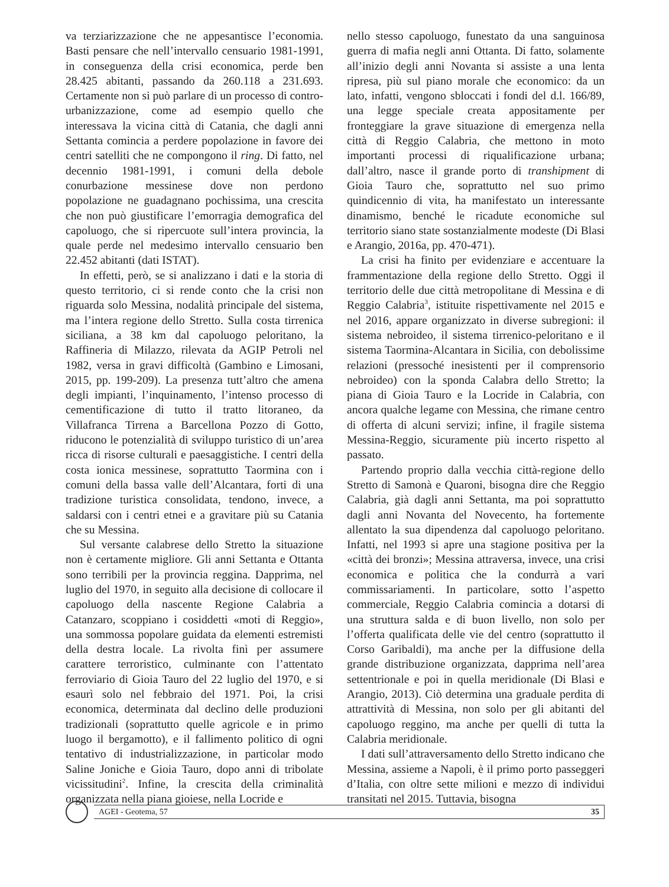va terziarizzazione che ne appesantisce l’economia. Basti pensare che nell’intervallo censuario 1981-1991, in conseguenza della crisi economica, perde ben 28.425 abitanti, passando da 260.118 a 231.693. Certamente non si può parlare di un processo di contro-urbanizzazione, come ad esempio quello che interessava la vicina città di Catania, che dagli anni Settanta comincia a perdere popolazione in favore dei centri satelliti che ne compongono il ring. Di fatto, nel decennio 1981-1991, i comuni della debole conurbazione messinese dove non perdono popolazione ne guadagnano pochissima, una crescita che non può giustificare l’emorragia demografica del capoluogo, che si ripercuote sull’intera provincia, la quale perde nel medesimo intervallo censuario ben 22.452 abitanti (dati ISTAT).
In effetti, però, se si analizzano i dati e la storia di questo territorio, ci si rende conto che la crisi non riguarda solo Messina, nodalità principale del sistema, ma l’intera regione dello Stretto. Sulla costa tirrenica siciliana, a 38 km dal capoluogo peloritano, la Raffineria di Milazzo, rilevata da AGIP Petroli nel 1982, versa in gravi difficoltà (Gambino e Limosani, 2015, pp. 199-209). La presenza tutt’altro che amena degli impianti, l’inquinamento, l’intenso processo di cementificazione di tutto il tratto litoraneo, da Villafranca Tirrena a Barcellona Pozzo di Gotto, riducono le potenzialità di sviluppo turistico di un’area ricca di risorse culturali e paesaggistiche. I centri della costa ionica messinese, soprattutto Taormina con i comuni della bassa valle dell’Alcantara, forti di una tradizione turistica consolidata, tendono, invece, a saldarsi con i centri etnei e a gravitare più su Catania che su Messina.
Sul versante calabrese dello Stretto la situazione non è certamente migliore. Gli anni Settanta e Ottanta sono terribili per la provincia reggina. Dapprima, nel luglio del 1970, in seguito alla decisione di collocare il capoluogo della nascente Regione Calabria a Catanzaro, scoppiano i cosiddetti «moti di Reggio», una sommossa popolare guidata da elementi estremisti della destra locale. La rivolta finì per assumere carattere terroristico, culminante con l’attentato ferroviario di Gioia Tauro del 22 luglio del 1970, e si esaurì solo nel febbraio del 1971. Poi, la crisi economica, determinata dal declino delle produzioni tradizionali (soprattutto quelle agricole e in primo luogo il bergamotto), e il fallimento politico di ogni tentativo di industrializzazione, in particolar modo Saline Joniche e Gioia Tauro, dopo anni di tribolate vicissitudini<sup>2</sup>. Infine, la crescita della criminalità organizzata nella piana gioiese, nella Locride e
nello stesso capoluogo, funestato da una sanguinosa guerra di mafia negli anni Ottanta. Di fatto, solamente all’inizio degli anni Novanta si assiste a una lenta ripresa, più sul piano morale che economico: da un lato, infatti, vengono sbloccati i fondi del d.l. 166/89, una legge speciale creata appositamente per fronteggiare la grave situazione di emergenza nella città di Reggio Calabria, che mettono in moto importanti processi di riqualificazione urbana; dall’altro, nasce il grande porto di transhipment di Gioia Tauro che, soprattutto nel suo primo quindicennio di vita, ha manifestato un interessante dinamismo, benché le ricadute economiche sul territorio siano state sostanzialmente modeste (Di Blasi e Arangio, 2016a, pp. 470-471).
La crisi ha finito per evidenziare e accentuare la frammentazione della regione dello Stretto. Oggi il territorio delle due città metropolitane di Messina e di Reggio Calabria<sup>3</sup>, istituite rispettivamente nel 2015 e nel 2016, appare organizzato in diverse subregioni: il sistema nebroideo, il sistema tirrenico-peloritano e il sistema Taormina-Alcantara in Sicilia, con debolissime relazioni (pressoché inesistenti per il comprensorio nebroideo) con la sponda Calabra dello Stretto; la piana di Gioia Tauro e la Locride in Calabria, con ancora qualche legame con Messina, che rimane centro di offerta di alcuni servizi; infine, il fragile sistema Messina-Reggio, sicuramente più incerto rispetto al passato.
Partendo proprio dalla vecchia città-regione dello Stretto di Samonà e Quaroni, bisogna dire che Reggio Calabria, già dagli anni Settanta, ma poi soprattutto dagli anni Novanta del Novecento, ha fortemente allentato la sua dipendenza dal capoluogo peloritano. Infatti, nel 1993 si apre una stagione positiva per la «città dei bronzi»; Messina attraversa, invece, una crisi economica e politica che la condurrà a vari commissariamenti. In particolare, sotto l’aspetto commerciale, Reggio Calabria comincia a dotarsi di una struttura salda e di buon livello, non solo per l’offerta qualificata delle vie del centro (soprattutto il Corso Garibaldi), ma anche per la diffusione della grande distribuzione organizzata, dapprima nell’area settentrionale e poi in quella meridionale (Di Blasi e Arangio, 2013). Ciò determina una graduale perdita di attrattività di Messina, non solo per gli abitanti del capoluogo reggino, ma anche per quelli di tutta la Calabria meridionale.
I dati sull’attraversamento dello Stretto indicano che Messina, assieme a Napoli, è il primo porto passeggeri d’Italia, con oltre sette milioni e mezzo di individui transitati nel 2015. Tuttavia, bisogna
AGEI - Geotema, 57 35